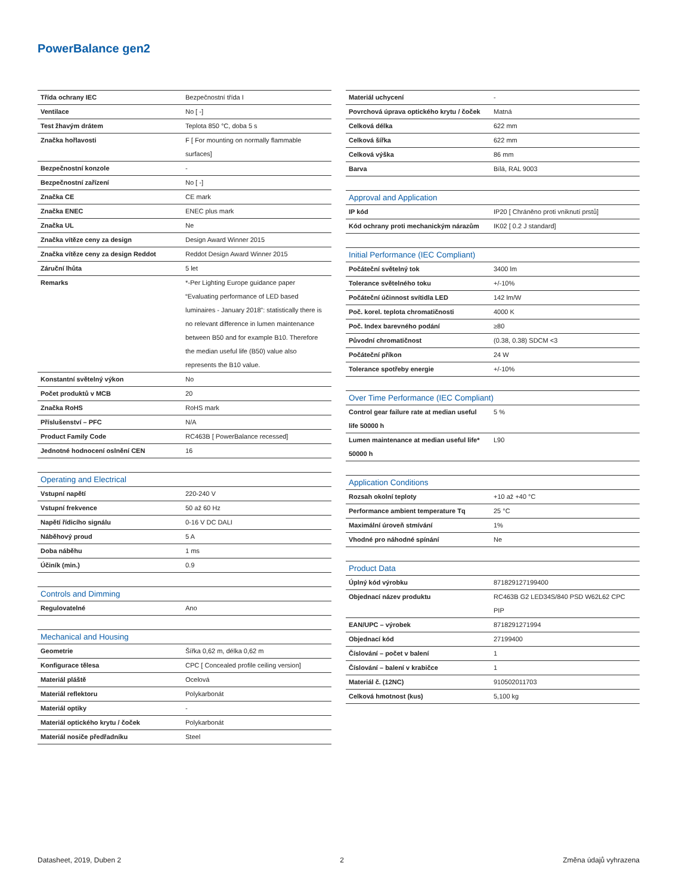PowerBalance gen2
| Třída ochrany IEC | Bezpečnostní třída I |
| Ventilace | No [ -] |
| Test žhavým drátem | Teplota 850 °C, doba 5 s |
| Značka hořlavosti | F [ For mounting on normally flammable surfaces] |
| Bezpečnostní konzole | - |
| Bezpečnostní zařízení | No [ -] |
| Značka CE | CE mark |
| Značka ENEC | ENEC plus mark |
| Značka UL | Ne |
| Značka vítěze ceny za design | Design Award Winner 2015 |
| Značka vítěze ceny za design Reddot | Reddot Design Award Winner 2015 |
| Záruční lhůta | 5 let |
| Remarks | *-Per Lighting Europe guidance paper “Evaluating performance of LED based luminaires - January 2018”: statistically there is no relevant difference in lumen maintenance between B50 and for example B10. Therefore the median useful life (B50) value also represents the B10 value. |
| Konstantní světelný výkon | No |
| Počet produktů v MCB | 20 |
| Značka RoHS | RoHS mark |
| Příslušenství – PFC | N/A |
| Product Family Code | RC463B [ PowerBalance recessed] |
| Jednotné hodnocení oslnění CEN | 16 |
| Operating and Electrical | |
| Vstupní napětí | 220-240 V |
| Vstupní frekvence | 50 až 60 Hz |
| Napětí řídicího signálu | 0-16 V DC DALI |
| Náběhový proud | 5 A |
| Doba náběhu | 1 ms |
| Účiník (min.) | 0.9 |
| Controls and Dimming | |
| Regulovatelné | Ano |
| Mechanical and Housing | |
| Geometrie | Šířka 0,62 m, délka 0,62 m |
| Konfigurace tělesa | CPC [ Concealed profile ceiling version] |
| Materiál pláště | Ocelová |
| Materiál reflektoru | Polykarbonát |
| Materiál optiky | - |
| Materiál optického krytu / čoček | Polykarbonát |
| Materiál nosiče předřadníku | Steel |
| Materiál uchycení | - |
| Povrchová úprava optického krytu / čoček | Matná |
| Celková délka | 622 mm |
| Celková šířka | 622 mm |
| Celková výška | 86 mm |
| Barva | Bílá, RAL 9003 |
| Approval and Application | |
| IP kód | IP20 [ Chráněno proti vniknutí prstů] |
| Kód ochrany proti mechanickým nárazům | IK02 [ 0.2 J standard] |
| Initial Performance (IEC Compliant) | |
| Počáteční světelný tok | 3400 lm |
| Tolerance světelného toku | +/-10% |
| Počáteční účinnost svítidla LED | 142 lm/W |
| Poč. korel. teplota chromatičnosti | 4000 K |
| Poč. Index barevného podání | ≥80 |
| Původní chromatičnost | (0.38, 0.38) SDCM <3 |
| Počáteční příkon | 24 W |
| Tolerance spotřeby energie | +/-10% |
| Over Time Performance (IEC Compliant) | |
| Control gear failure rate at median useful life 50000 h | 5 % |
| Lumen maintenance at median useful life* 50000 h | L90 |
| Application Conditions | |
| Rozsah okolní teploty | +10 až +40 °C |
| Performance ambient temperature Tq | 25 °C |
| Maximální úroveň stmívání | 1% |
| Vhodné pro náhodné spínání | Ne |
| Product Data | |
| Úplný kód výrobku | 871829127199400 |
| Objednací název produktu | RC463B G2 LED34S/840 PSD W62L62 CPC PIP |
| EAN/UPC – výrobek | 8718291271994 |
| Objednací kód | 27199400 |
| Číslování – počet v balení | 1 |
| Číslování – balení v krabičce | 1 |
| Materiál č. (12NC) | 910502011703 |
| Celková hmotnost (kus) | 5,100 kg |
Datasheet, 2019, Duben 2 2 Změna údajů vyhrazena